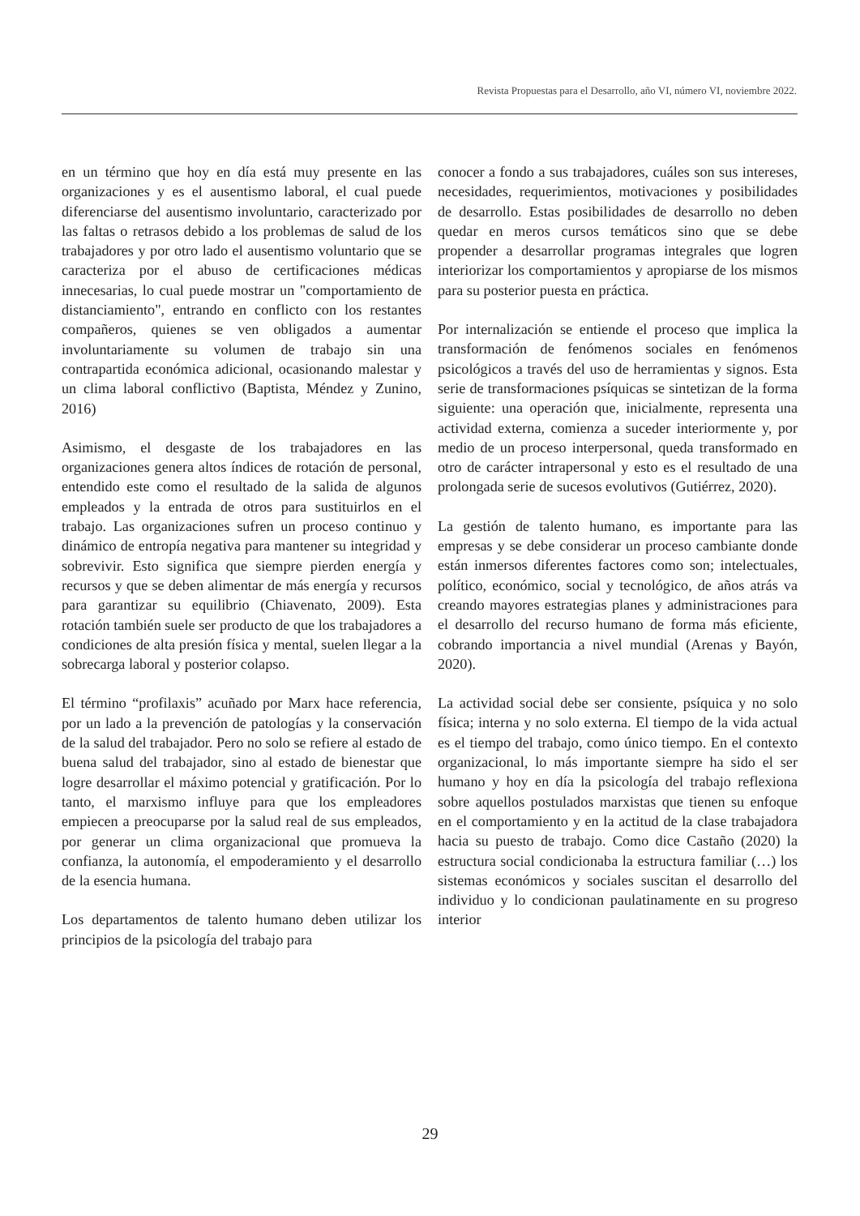Revista Propuestas para el Desarrollo, año VI, número VI, noviembre 2022.
en un término que hoy en día está muy presente en las organizaciones y es el ausentismo laboral, el cual puede diferenciarse del ausentismo involuntario, caracterizado por las faltas o retrasos debido a los problemas de salud de los trabajadores y por otro lado el ausentismo voluntario que se caracteriza por el abuso de certificaciones médicas innecesarias, lo cual puede mostrar un "comportamiento de distanciamiento", entrando en conflicto con los restantes compañeros, quienes se ven obligados a aumentar involuntariamente su volumen de trabajo sin una contrapartida económica adicional, ocasionando malestar y un clima laboral conflictivo (Baptista, Méndez y Zunino, 2016)
Asimismo, el desgaste de los trabajadores en las organizaciones genera altos índices de rotación de personal, entendido este como el resultado de la salida de algunos empleados y la entrada de otros para sustituirlos en el trabajo. Las organizaciones sufren un proceso continuo y dinámico de entropía negativa para mantener su integridad y sobrevivir. Esto significa que siempre pierden energía y recursos y que se deben alimentar de más energía y recursos para garantizar su equilibrio (Chiavenato, 2009). Esta rotación también suele ser producto de que los trabajadores a condiciones de alta presión física y mental, suelen llegar a la sobrecarga laboral y posterior colapso.
El término “profilaxis” acuñado por Marx hace referencia, por un lado a la prevención de patologías y la conservación de la salud del trabajador. Pero no solo se refiere al estado de buena salud del trabajador, sino al estado de bienestar que logre desarrollar el máximo potencial y gratificación. Por lo tanto, el marxismo influye para que los empleadores empiecen a preocuparse por la salud real de sus empleados, por generar un clima organizacional que promueva la confianza, la autonomía, el empoderamiento y el desarrollo de la esencia humana.
Los departamentos de talento humano deben utilizar los principios de la psicología del trabajo para
conocer a fondo a sus trabajadores, cuáles son sus intereses, necesidades, requerimientos, motivaciones y posibilidades de desarrollo. Estas posibilidades de desarrollo no deben quedar en meros cursos temáticos sino que se debe propender a desarrollar programas integrales que logren interiorizar los comportamientos y apropiarse de los mismos para su posterior puesta en práctica.
Por internalización se entiende el proceso que implica la transformación de fenómenos sociales en fenómenos psicológicos a través del uso de herramientas y signos. Esta serie de transformaciones psíquicas se sintetizan de la forma siguiente: una operación que, inicialmente, representa una actividad externa, comienza a suceder interiormente y, por medio de un proceso interpersonal, queda transformado en otro de carácter intrapersonal y esto es el resultado de una prolongada serie de sucesos evolutivos (Gutiérrez, 2020).
La gestión de talento humano, es importante para las empresas y se debe considerar un proceso cambiante donde están inmersos diferentes factores como son; intelectuales, político, económico, social y tecnológico, de años atrás va creando mayores estrategias planes y administraciones para el desarrollo del recurso humano de forma más eficiente, cobrando importancia a nivel mundial (Arenas y Bayón, 2020).
La actividad social debe ser consiente, psíquica y no solo física; interna y no solo externa. El tiempo de la vida actual es el tiempo del trabajo, como único tiempo. En el contexto organizacional, lo más importante siempre ha sido el ser humano y hoy en día la psicología del trabajo reflexiona sobre aquellos postulados marxistas que tienen su enfoque en el comportamiento y en la actitud de la clase trabajadora hacia su puesto de trabajo. Como dice Castaño (2020) la estructura social condicionaba la estructura familiar (…) los sistemas económicos y sociales suscitan el desarrollo del individuo y lo condicionan paulatinamente en su progreso interior
29